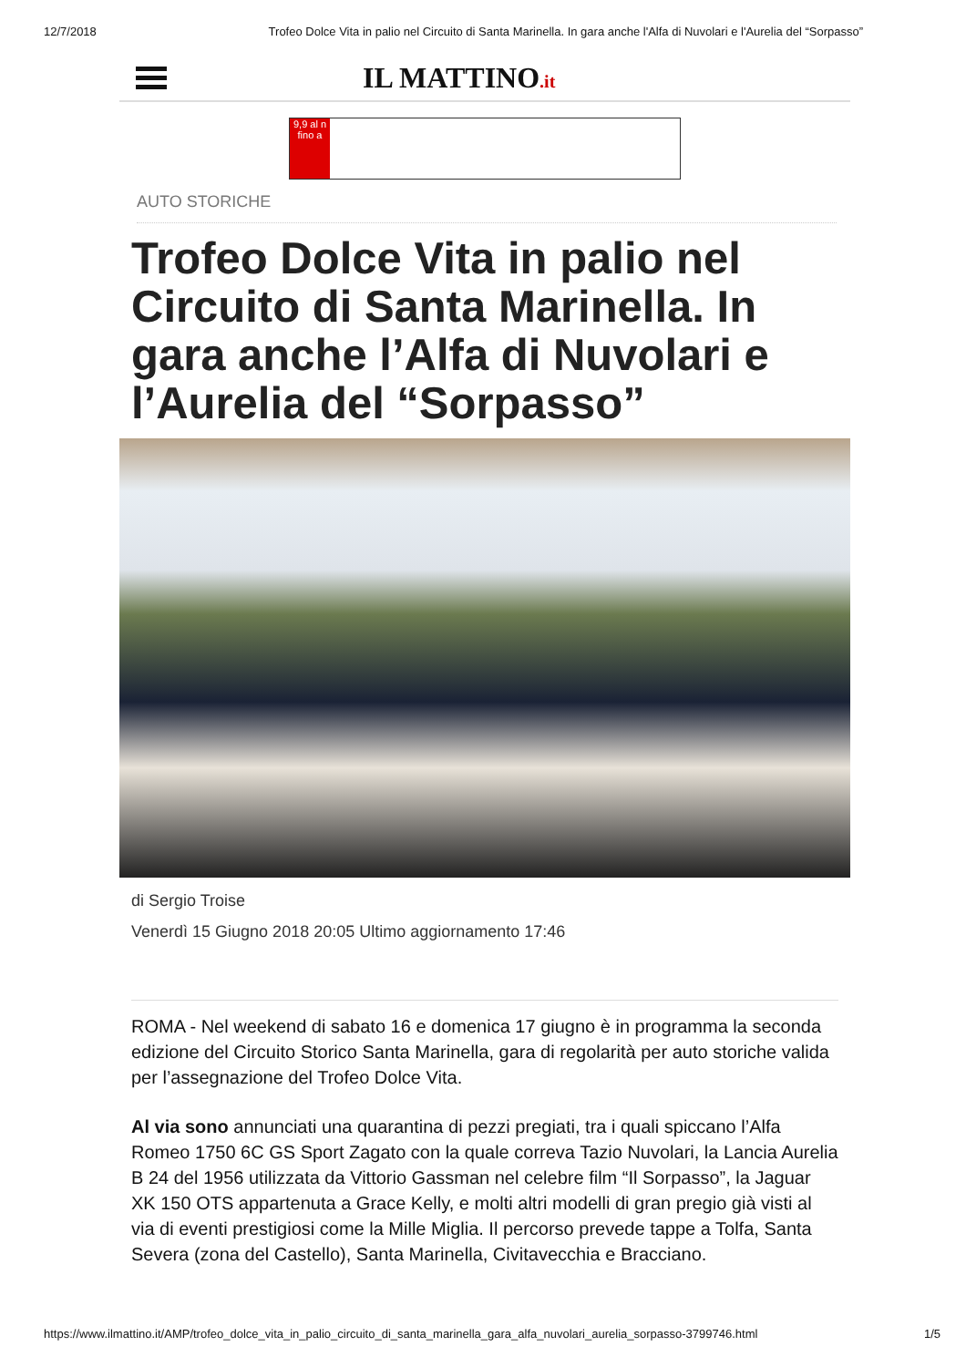12/7/2018 Trofeo Dolce Vita in palio nel Circuito di Santa Marinella. In gara anche l'Alfa di Nuvolari e l'Aurelia del “Sorpasso”
IL MATTINO.it
9,9 al n fino a
AUTO STORICHE
Trofeo Dolce Vita in palio nel Circuito di Santa Marinella. In gara anche l’Alfa di Nuvolari e l’Aurelia del “Sorpasso”
di Sergio Troise
Venerdì 15 Giugno 2018 20:05 Ultimo aggiornamento 17:46
ROMA - Nel weekend di sabato 16 e domenica 17 giugno è in programma la seconda edizione del Circuito Storico Santa Marinella, gara di regolarità per auto storiche valida per l’assegnazione del Trofeo Dolce Vita.
Al via sono annunciati una quarantina di pezzi pregiati, tra i quali spiccano l’Alfa Romeo 1750 6C GS Sport Zagato con la quale correva Tazio Nuvolari, la Lancia Aurelia B 24 del 1956 utilizzata da Vittorio Gassman nel celebre film “Il Sorpasso”, la Jaguar XK 150 OTS appartenuta a Grace Kelly, e molti altri modelli di gran pregio già visti al via di eventi prestigiosi come la Mille Miglia. Il percorso prevede tappe a Tolfa, Santa Severa (zona del Castello), Santa Marinella, Civitavecchia e Bracciano.
https://www.ilmattino.it/AMP/trofeo_dolce_vita_in_palio_circuito_di_santa_marinella_gara_alfa_nuvolari_aurelia_sorpasso-3799746.html 1/5